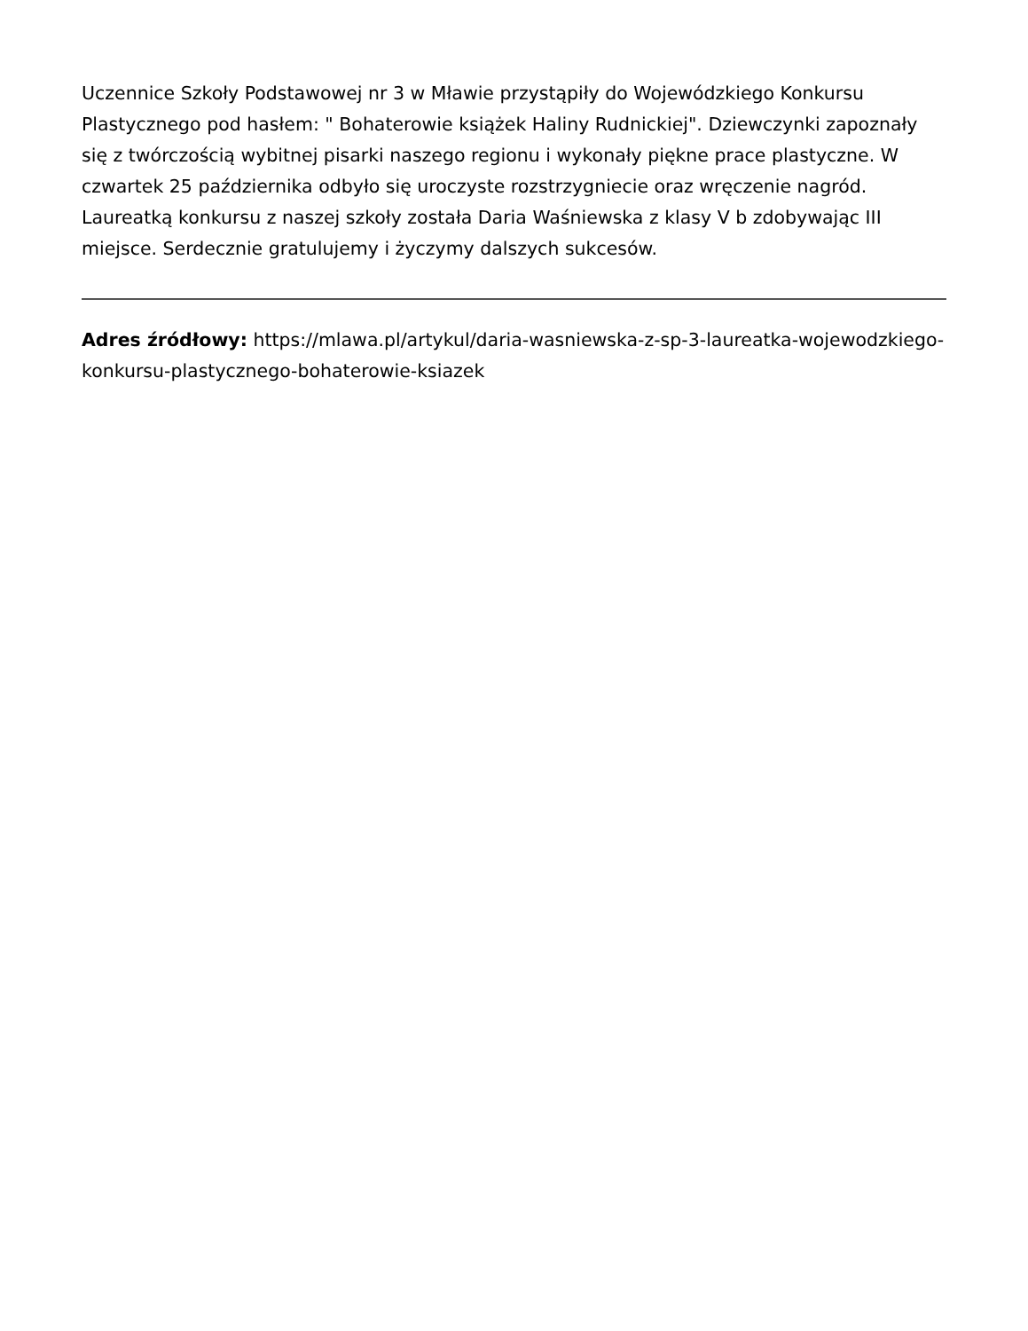Uczennice Szkoły Podstawowej nr 3 w Mławie przystąpiły do Wojewódzkiego Konkursu Plastycznego pod hasłem: " Bohaterowie książek Haliny Rudnickiej". Dziewczynki zapoznały się z twórczością wybitnej pisarki naszego regionu i wykonały piękne prace plastyczne. W czwartek 25 października odbyło się uroczyste rozstrzygniecie oraz wręczenie nagród. Laureatką konkursu z naszej szkoły została Daria Waśniewska z klasy V b zdobywając III miejsce. Serdecznie gratulujemy i życzymy dalszych sukcesów.
Adres źródłowy: https://mlawa.pl/artykul/daria-wasniewska-z-sp-3-laureatka-wojewodzkiego-konkursu-plastycznego-bohaterowie-ksiazek